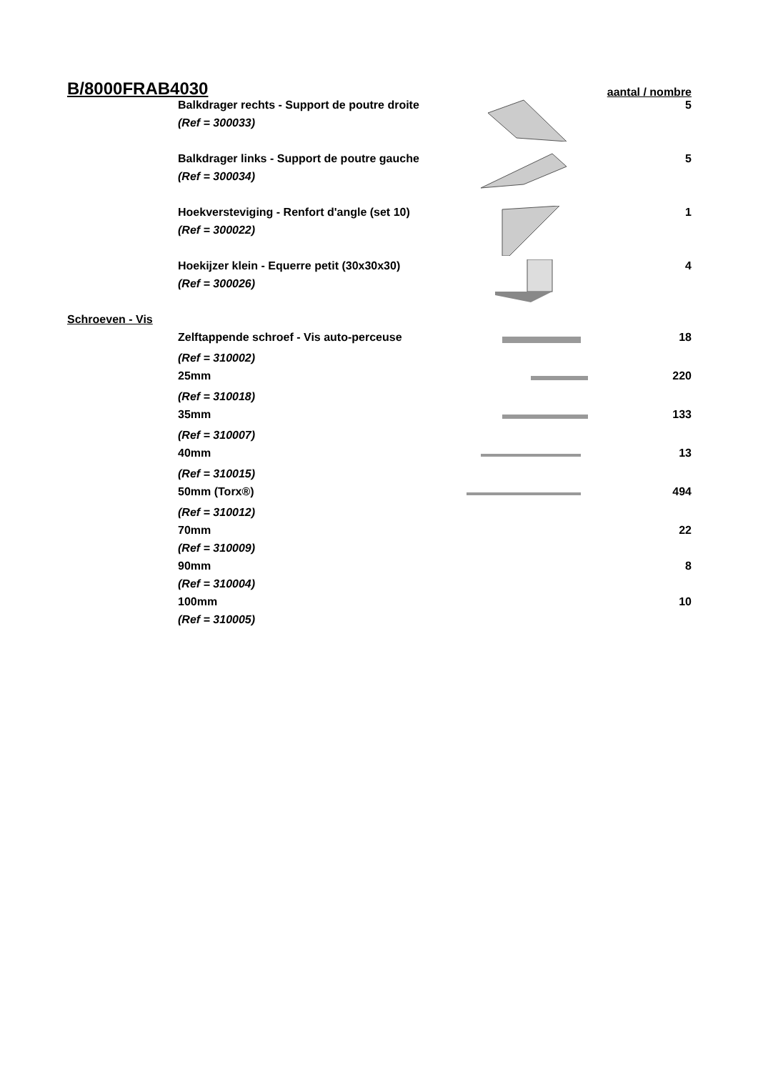| B/8000FRAB4030 | | | aantal / nombre |
| | Balkdrager rechts - Support de poutre droite | | 5 |
| | (Ref = 300033) | | |
| | Balkdrager links - Support de poutre gauche | | 5 |
| | (Ref = 300034) | | |
| | Hoekversteviging - Renfort d'angle (set 10) | | 1 |
| | (Ref = 300022) | | |
| | Hoekijzer klein - Equerre petit (30x30x30) | | 4 |
| | (Ref = 300026) | | |
| Schroeven - Vis | | | |
| | Zelftappende schroef - Vis auto-perceuse | | 18 |
| | (Ref = 310002) | | |
| | 25mm | | 220 |
| | (Ref = 310018) | | |
| | 35mm | | 133 |
| | (Ref = 310007) | | |
| | 40mm | | 13 |
| | (Ref = 310015) | | |
| | 50mm (Torx®) | | 494 |
| | (Ref = 310012) | | |
| | 70mm | | 22 |
| | (Ref = 310009) | | |
| | 90mm | | 8 |
| | (Ref = 310004) | | |
| | 100mm | | 10 |
| | (Ref = 310005) | | |